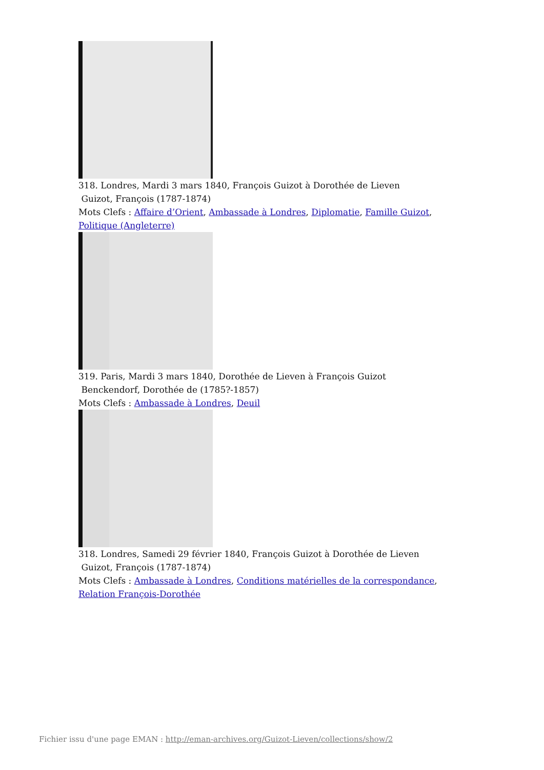318. Londres, Mardi 3 mars 1840, François Guizot à Dorothée de Lieven
Guizot, François (1787-1874)
Mots Clefs : Affaire d’Orient, Ambassade à Londres, Diplomatie, Famille Guizot, Politique (Angleterre)
319. Paris, Mardi 3 mars 1840, Dorothée de Lieven à François Guizot
Benckendorf, Dorothée de (1785?-1857)
Mots Clefs : Ambassade à Londres, Deuil
318. Londres, Samedi 29 février 1840, François Guizot à Dorothée de Lieven
Guizot, François (1787-1874)
Mots Clefs : Ambassade à Londres, Conditions matérielles de la correspondance, Relation François-Dorothée
Fichier issu d'une page EMAN : http://eman-archives.org/Guizot-Lieven/collections/show/2